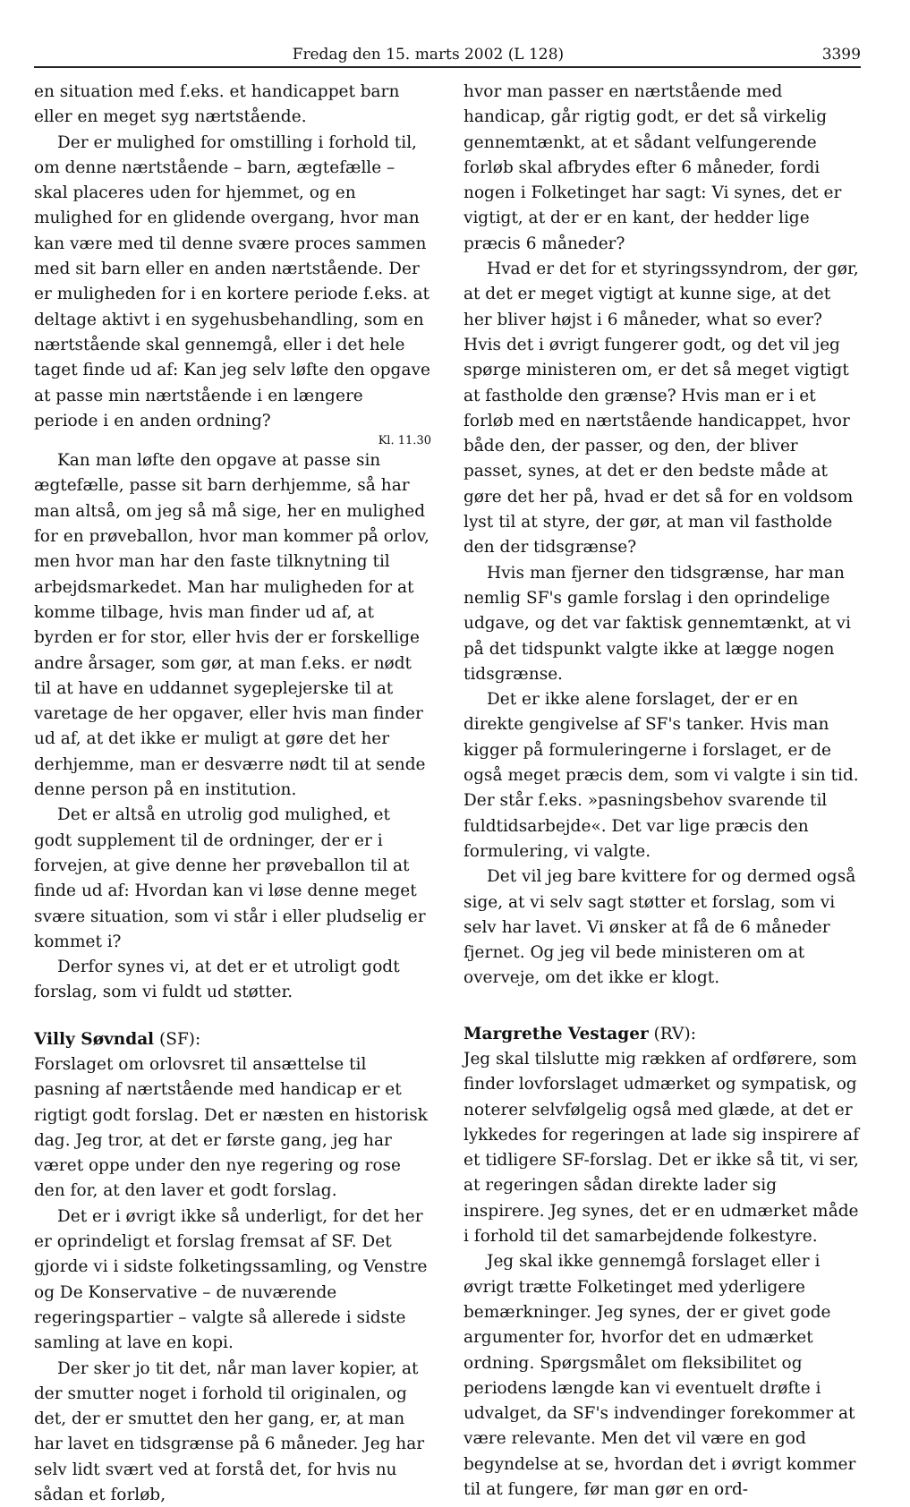Fredag den 15. marts 2002 (L 128) 3399
en situation med f.eks. et handicappet barn eller en meget syg nærtstående.
Der er mulighed for omstilling i forhold til, om denne nærtstående – barn, ægtefælle – skal placeres uden for hjemmet, og en mulighed for en glidende overgang, hvor man kan være med til denne svære proces sammen med sit barn eller en anden nærtstående. Der er muligheden for i en kortere periode f.eks. at deltage aktivt i en sygehusbehandling, som en nærtstående skal gennemgå, eller i det hele taget finde ud af: Kan jeg selv løfte den opgave at passe min nærtstående i en længere periode i en anden ordning?
Kl. 11.30
Kan man løfte den opgave at passe sin ægtefælle, passe sit barn derhjemme, så har man altså, om jeg så må sige, her en mulighed for en prøveballon, hvor man kommer på orlov, men hvor man har den faste tilknytning til arbejdsmarkedet. Man har muligheden for at komme tilbage, hvis man finder ud af, at byrden er for stor, eller hvis der er forskellige andre årsager, som gør, at man f.eks. er nødt til at have en uddannet sygeplejerske til at varetage de her opgaver, eller hvis man finder ud af, at det ikke er muligt at gøre det her derhjemme, man er desværre nødt til at sende denne person på en institution.
Det er altså en utrolig god mulighed, et godt supplement til de ordninger, der er i forvejen, at give denne her prøveballon til at finde ud af: Hvordan kan vi løse denne meget svære situation, som vi står i eller pludselig er kommet i?
Derfor synes vi, at det er et utroligt godt forslag, som vi fuldt ud støtter.
Villy Søvndal (SF):
Forslaget om orlovsret til ansættelse til pasning af nærtstående med handicap er et rigtigt godt forslag. Det er næsten en historisk dag. Jeg tror, at det er første gang, jeg har været oppe under den nye regering og rose den for, at den laver et godt forslag.
Det er i øvrigt ikke så underligt, for det her er oprindeligt et forslag fremsat af SF. Det gjorde vi i sidste folketingssamling, og Venstre og De Konservative – de nuværende regeringspartier – valgte så allerede i sidste samling at lave en kopi.
Der sker jo tit det, når man laver kopier, at der smutter noget i forhold til originalen, og det, der er smuttet den her gang, er, at man har lavet en tidsgrænse på 6 måneder. Jeg har selv lidt svært ved at forstå det, for hvis nu sådan et forløb,
hvor man passer en nærtstående med handicap, går rigtig godt, er det så virkelig gennemtænkt, at et sådant velfungerende forløb skal afbrydes efter 6 måneder, fordi nogen i Folketinget har sagt: Vi synes, det er vigtigt, at der er en kant, der hedder lige præcis 6 måneder?
Hvad er det for et styringssyndrom, der gør, at det er meget vigtigt at kunne sige, at det her bliver højst i 6 måneder, what so ever? Hvis det i øvrigt fungerer godt, og det vil jeg spørge ministeren om, er det så meget vigtigt at fastholde den grænse? Hvis man er i et forløb med en nærtstående handicappet, hvor både den, der passer, og den, der bliver passet, synes, at det er den bedste måde at gøre det her på, hvad er det så for en voldsom lyst til at styre, der gør, at man vil fastholde den der tidsgrænse?
Hvis man fjerner den tidsgrænse, har man nemlig SF's gamle forslag i den oprindelige udgave, og det var faktisk gennemtænkt, at vi på det tidspunkt valgte ikke at lægge nogen tidsgrænse.
Det er ikke alene forslaget, der er en direkte gengivelse af SF's tanker. Hvis man kigger på formuleringerne i forslaget, er de også meget præcis dem, som vi valgte i sin tid. Der står f.eks. »pasningsbehov svarende til fuldtidsarbejde«. Det var lige præcis den formulering, vi valgte.
Det vil jeg bare kvittere for og dermed også sige, at vi selv sagt støtter et forslag, som vi selv har lavet. Vi ønsker at få de 6 måneder fjernet. Og jeg vil bede ministeren om at overveje, om det ikke er klogt.
Margrethe Vestager (RV):
Jeg skal tilslutte mig rækken af ordførere, som finder lovforslaget udmærket og sympatisk, og noterer selvfølgelig også med glæde, at det er lykkedes for regeringen at lade sig inspirere af et tidligere SF-forslag. Det er ikke så tit, vi ser, at regeringen sådan direkte lader sig inspirere. Jeg synes, det er en udmærket måde i forhold til det samarbejdende folkestyre.
Jeg skal ikke gennemgå forslaget eller i øvrigt trætte Folketinget med yderligere bemærkninger. Jeg synes, der er givet gode argumenter for, hvorfor det en udmærket ordning. Spørgsmålet om fleksibilitet og periodens længde kan vi eventuelt drøfte i udvalget, da SF's indvendinger forekommer at være relevante. Men det vil være en god begyndelse at se, hvordan det i øvrigt kommer til at fungere, før man gør en ord-